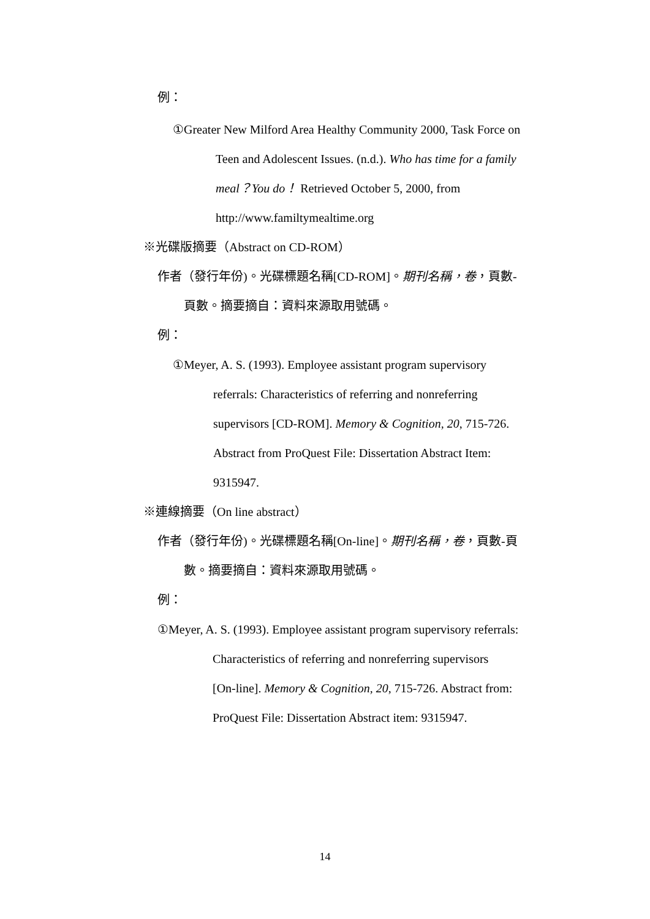例：
①Greater New Milford Area Healthy Community 2000, Task Force on
Teen and Adolescent Issues. (n.d.). Who has time for a family
meal？You do！ Retrieved October 5, 2000, from
http://www.familtymealtime.org
※光碟版摘要（Abstract on CD-ROM）
作者（發行年份)。光碟標題名稱[CD-ROM]。期刊名稱，卷，頁數-
頁數。摘要摘自：資料來源取用號碼。
例：
①Meyer, A. S. (1993). Employee assistant program supervisory
referrals: Characteristics of referring and nonreferring
supervisors [CD-ROM]. Memory & Cognition, 20, 715-726.
Abstract from ProQuest File: Dissertation Abstract Item:
9315947.
※連線摘要（On line abstract）
作者（發行年份)。光碟標題名稱[On-line]。期刊名稱，卷，頁數-頁
數。摘要摘自：資料來源取用號碼。
例：
①Meyer, A. S. (1993). Employee assistant program supervisory referrals:
Characteristics of referring and nonreferring supervisors
[On-line]. Memory & Cognition, 20, 715-726. Abstract from:
ProQuest File: Dissertation Abstract item: 9315947.
14